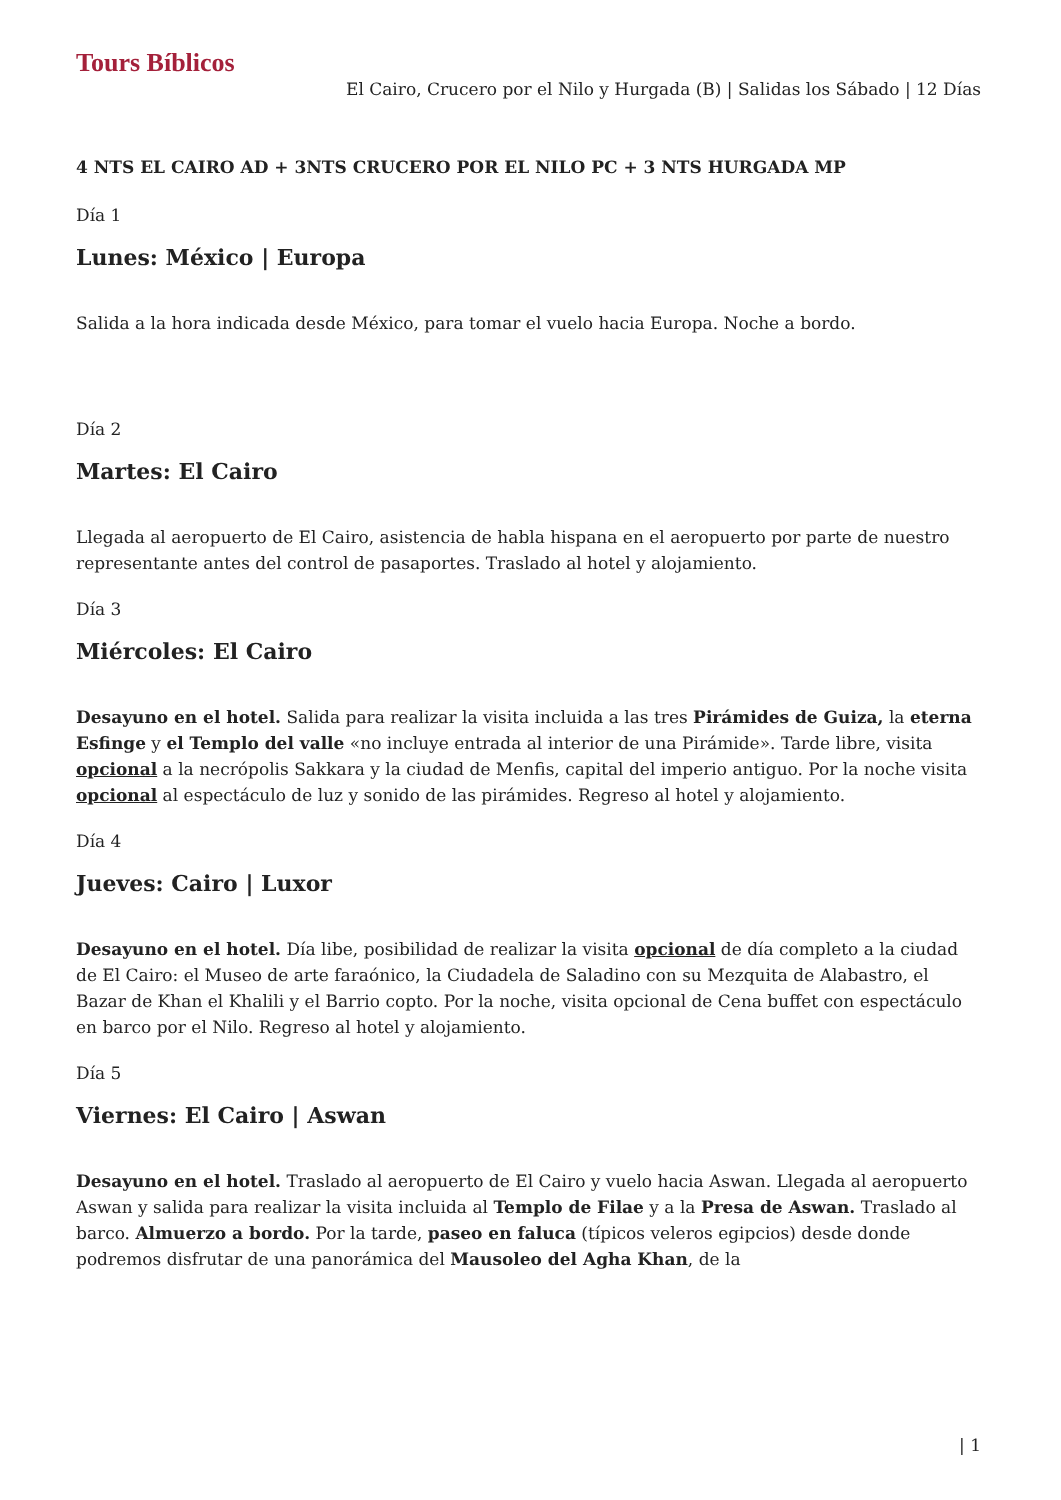Tours Bíblicos
El Cairo, Crucero por el Nilo y Hurgada (B) | Salidas los Sábado | 12 Días
4 NTS EL CAIRO AD + 3NTS CRUCERO POR EL NILO PC + 3 NTS HURGADA MP
Día 1
Lunes: México | Europa
Salida a la hora indicada desde México, para tomar el vuelo hacia Europa. Noche a bordo.
Día 2
Martes: El Cairo
Llegada al aeropuerto de El Cairo, asistencia de habla hispana en el aeropuerto por parte de nuestro representante antes del control de pasaportes. Traslado al hotel y alojamiento.
Día 3
Miércoles: El Cairo
Desayuno en el hotel. Salida para realizar la visita incluida a las tres Pirámides de Guiza, la eterna Esfinge y el Templo del valle «no incluye entrada al interior de una Pirámide». Tarde libre, visita opcional a la necrópolis Sakkara y la ciudad de Menfis, capital del imperio antiguo. Por la noche visita opcional al espectáculo de luz y sonido de las pirámides. Regreso al hotel y alojamiento.
Día 4
Jueves: Cairo | Luxor
Desayuno en el hotel. Día libe, posibilidad de realizar la visita opcional de día completo a la ciudad de El Cairo: el Museo de arte faraónico, la Ciudadela de Saladino con su Mezquita de Alabastro, el Bazar de Khan el Khalili y el Barrio copto. Por la noche, visita opcional de Cena buffet con espectáculo en barco por el Nilo. Regreso al hotel y alojamiento.
Día 5
Viernes: El Cairo | Aswan
Desayuno en el hotel. Traslado al aeropuerto de El Cairo y vuelo hacia Aswan. Llegada al aeropuerto Aswan y salida para realizar la visita incluida al Templo de Filae y a la Presa de Aswan. Traslado al barco. Almuerzo a bordo. Por la tarde, paseo en faluca (típicos veleros egipcios) desde donde podremos disfrutar de una panorámica del Mausoleo del Agha Khan, de la
| 1